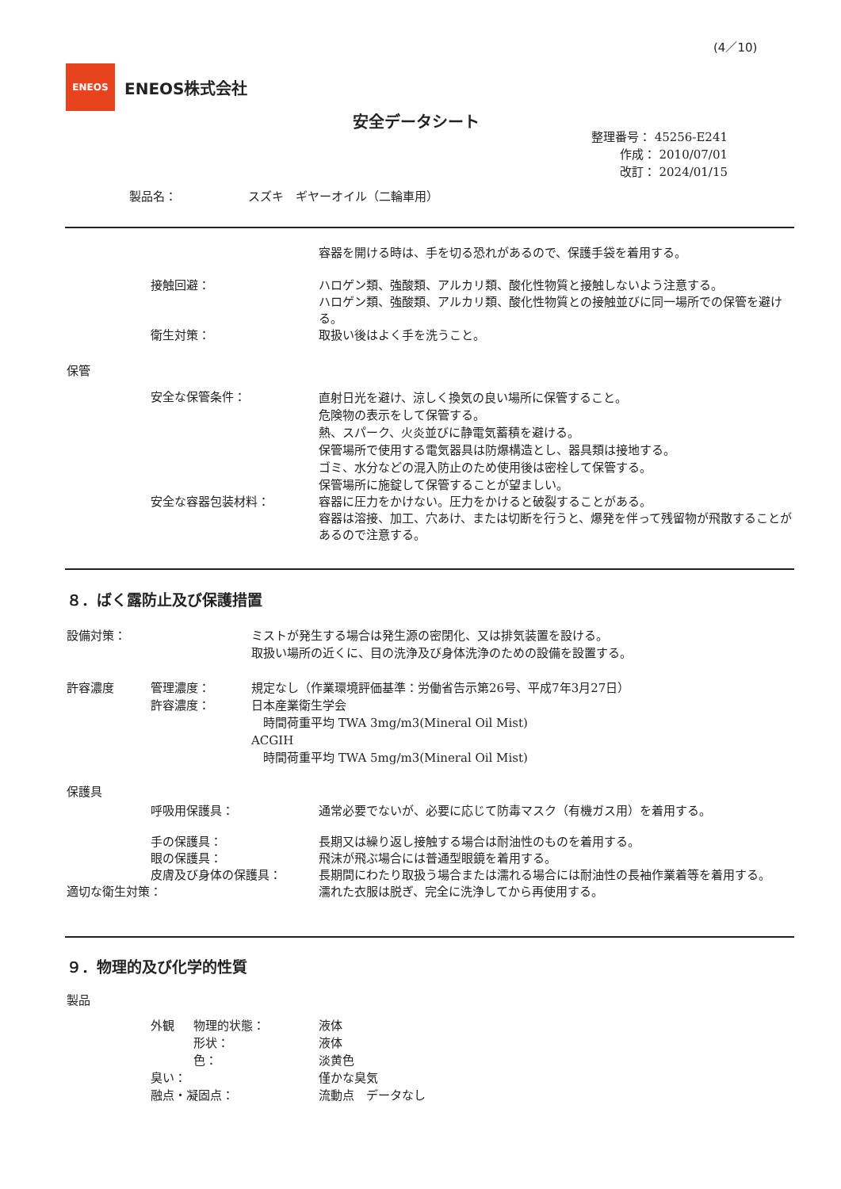(4／10)
ENEOS
ENEOS株式会社
安全データシート
整理番号： 45256-E241
作成： 2010/07/01
改訂： 2024/01/15
製品名： スズキ　ギヤーオイル（二輪車用）
容器を開ける時は、手を切る恐れがあるので、保護手袋を着用する。
接触回避： ハロゲン類、強酸類、アルカリ類、酸化性物質と接触しないよう注意する。
ハロゲン類、強酸類、アルカリ類、酸化性物質との接触並びに同一場所での保管を避ける。
衛生対策： 取扱い後はよく手を洗うこと。
保管
安全な保管条件：
直射日光を避け、涼しく換気の良い場所に保管すること。
危険物の表示をして保管する。
熱、スパーク、火炎並びに静電気蓄積を避ける。
保管場所で使用する電気器具は防爆構造とし、器具類は接地する。
ゴミ、水分などの混入防止のため使用後は密栓して保管する。
保管場所に施錠して保管することが望ましい。
安全な容器包装材料： 容器に圧力をかけない。圧力をかけると破裂することがある。
容器は溶接、加工、穴あけ、または切断を行うと、爆発を伴って残留物が飛散することがあるので注意する。
８．ばく露防止及び保護措置
設備対策： ミストが発生する場合は発生源の密閉化、又は排気装置を設ける。
取扱い場所の近くに、目の洗浄及び身体洗浄のための設備を設置する。
許容濃度 管理濃度：
許容濃度：
規定なし（作業環境評価基準：労働省告示第26号、平成7年3月27日）
日本産業衛生学会
　時間荷重平均 TWA 3mg/m3(Mineral Oil Mist)
ACGIH
　時間荷重平均 TWA 5mg/m3(Mineral Oil Mist)
保護具
呼吸用保護具： 通常必要でないが、必要に応じて防毒マスク（有機ガス用）を着用する。
手の保護具： 長期又は繰り返し接触する場合は耐油性のものを着用する。
眼の保護具： 飛沫が飛ぶ場合には普通型眼鏡を着用する。
皮膚及び身体の保護具： 長期間にわたり取扱う場合または濡れる場合には耐油性の長袖作業着等を着用する。
適切な衛生対策： 濡れた衣服は脱ぎ、完全に洗浄してから再使用する。
９．物理的及び化学的性質
製品
外観 物理的状態：
形状：
色：
液体
液体
淡黄色
臭い：
融点・凝固点：
僅かな臭気
流動点　データなし